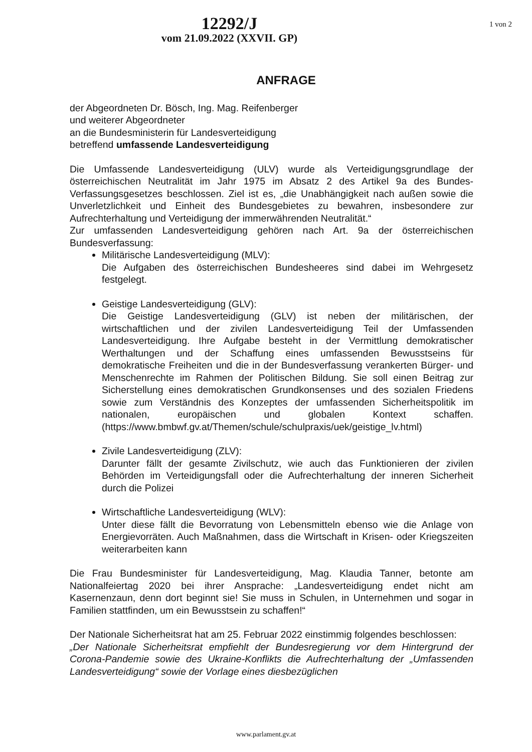1 von 2
12292/J
vom 21.09.2022 (XXVII. GP)
ANFRAGE
der Abgeordneten Dr. Bösch, Ing. Mag. Reifenberger
und weiterer Abgeordneter
an die Bundesministerin für Landesverteidigung
betreffend umfassende Landesverteidigung
Die Umfassende Landesverteidigung (ULV) wurde als Verteidigungsgrundlage der österreichischen Neutralität im Jahr 1975 im Absatz 2 des Artikel 9a des Bundes-Verfassungsgesetzes beschlossen. Ziel ist es, „die Unabhängigkeit nach außen sowie die Unverletzlichkeit und Einheit des Bundesgebietes zu bewahren, insbesondere zur Aufrechterhaltung und Verteidigung der immerwährenden Neutralität.“
Zur umfassenden Landesverteidigung gehören nach Art. 9a der österreichischen Bundesverfassung:
Militärische Landesverteidigung (MLV):
Die Aufgaben des österreichischen Bundesheeres sind dabei im Wehrgesetz festgelegt.
Geistige Landesverteidigung (GLV):
Die Geistige Landesverteidigung (GLV) ist neben der militärischen, der wirtschaftlichen und der zivilen Landesverteidigung Teil der Umfassenden Landesverteidigung. Ihre Aufgabe besteht in der Vermittlung demokratischer Werthaltungen und der Schaffung eines umfassenden Bewusstseins für demokratische Freiheiten und die in der Bundesverfassung verankerten Bürger- und Menschenrechte im Rahmen der Politischen Bildung. Sie soll einen Beitrag zur Sicherstellung eines demokratischen Grundkonsenses und des sozialen Friedens sowie zum Verständnis des Konzeptes der umfassenden Sicherheitspolitik im nationalen, europäischen und globalen Kontext schaffen. (https://www.bmbwf.gv.at/Themen/schule/schulpraxis/uek/geistige_lv.html)
Zivile Landesverteidigung (ZLV):
Darunter fällt der gesamte Zivilschutz, wie auch das Funktionieren der zivilen Behörden im Verteidigungsfall oder die Aufrechterhaltung der inneren Sicherheit durch die Polizei
Wirtschaftliche Landesverteidigung (WLV):
Unter diese fällt die Bevorratung von Lebensmitteln ebenso wie die Anlage von Energievorräten. Auch Maßnahmen, dass die Wirtschaft in Krisen- oder Kriegszeiten weiterarbeiten kann
Die Frau Bundesminister für Landesverteidigung, Mag. Klaudia Tanner, betonte am Nationalfeiertag 2020 bei ihrer Ansprache: „Landesverteidigung endet nicht am Kasernenzaun, denn dort beginnt sie! Sie muss in Schulen, in Unternehmen und sogar in Familien stattfinden, um ein Bewusstsein zu schaffen!“
Der Nationale Sicherheitsrat hat am 25. Februar 2022 einstimmig folgendes beschlossen:
„Der Nationale Sicherheitsrat empfiehlt der Bundesregierung vor dem Hintergrund der Corona-Pandemie sowie des Ukraine-Konflikts die Aufrechterhaltung der „Umfassenden Landesverteidigung“ sowie der Vorlage eines diesbezüglichen
www.parlament.gv.at